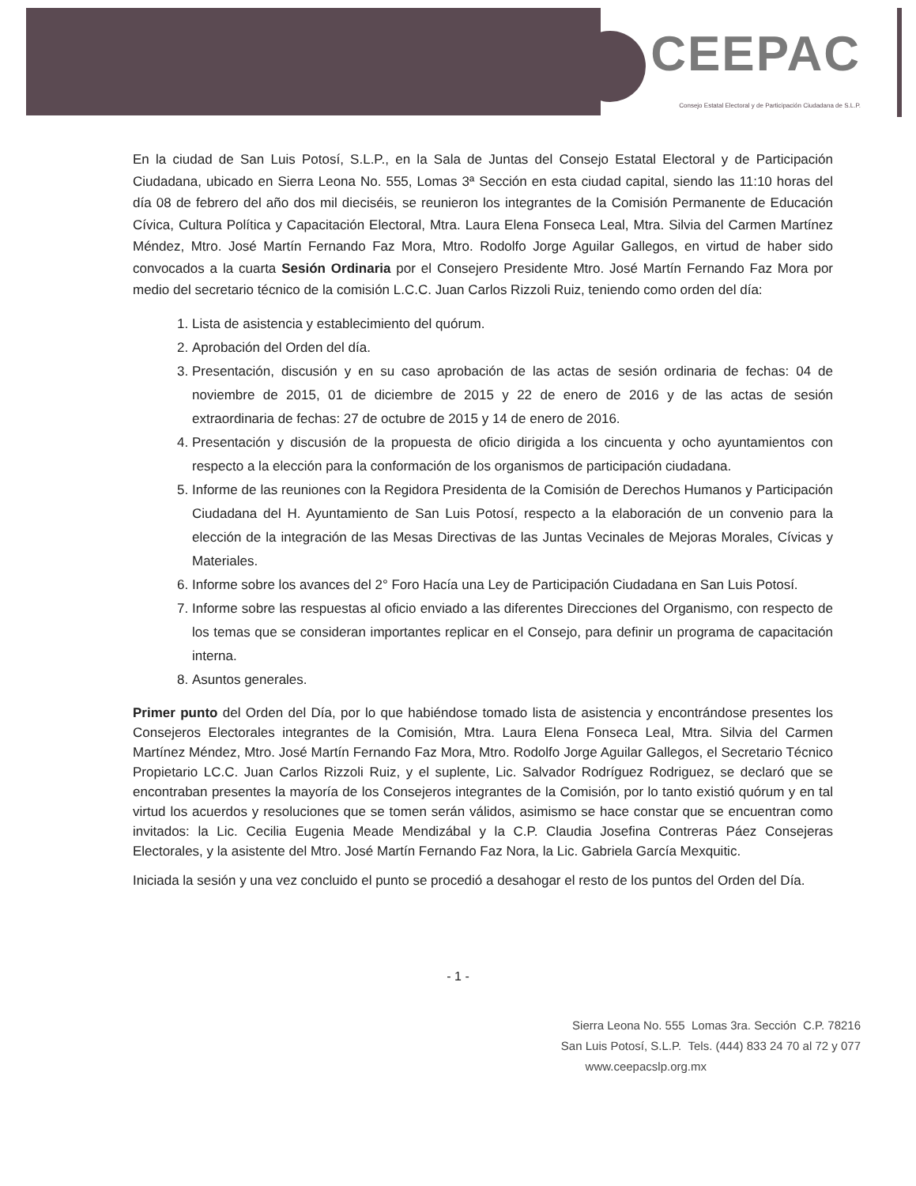CEEPAC
Consejo Estatal Electoral y de Participación Ciudadana de S.L.P.
En la ciudad de San Luis Potosí, S.L.P., en la Sala de Juntas del Consejo Estatal Electoral y de Participación Ciudadana, ubicado en Sierra Leona No. 555, Lomas 3ª Sección en esta ciudad capital, siendo las 11:10 horas del día 08 de febrero del año dos mil dieciséis, se reunieron los integrantes de la Comisión Permanente de Educación Cívica, Cultura Política y Capacitación Electoral, Mtra. Laura Elena Fonseca Leal, Mtra. Silvia del Carmen Martínez Méndez, Mtro. José Martín Fernando Faz Mora, Mtro. Rodolfo Jorge Aguilar Gallegos, en virtud de haber sido convocados a la cuarta Sesión Ordinaria por el Consejero Presidente Mtro. José Martín Fernando Faz Mora por medio del secretario técnico de la comisión L.C.C. Juan Carlos Rizzoli Ruiz, teniendo como orden del día:
1. Lista de asistencia y establecimiento del quórum.
2. Aprobación del Orden del día.
3. Presentación, discusión y en su caso aprobación de las actas de sesión ordinaria de fechas: 04 de noviembre de 2015, 01 de diciembre de 2015 y 22 de enero de 2016 y de las actas de sesión extraordinaria de fechas: 27 de octubre de 2015 y 14 de enero de 2016.
4. Presentación y discusión de la propuesta de oficio dirigida a los cincuenta y ocho ayuntamientos con respecto a la elección para la conformación de los organismos de participación ciudadana.
5. Informe de las reuniones con la Regidora Presidenta de la Comisión de Derechos Humanos y Participación Ciudadana del H. Ayuntamiento de San Luis Potosí, respecto a la elaboración de un convenio para la elección de la integración de las Mesas Directivas de las Juntas Vecinales de Mejoras Morales, Cívicas y Materiales.
6. Informe sobre los avances del 2° Foro Hacía una Ley de Participación Ciudadana en San Luis Potosí.
7. Informe sobre las respuestas al oficio enviado a las diferentes Direcciones del Organismo, con respecto de los temas que se consideran importantes replicar en el Consejo, para definir un programa de capacitación interna.
8. Asuntos generales.
Primer punto del Orden del Día, por lo que habiéndose tomado lista de asistencia y encontrándose presentes los Consejeros Electorales integrantes de la Comisión, Mtra. Laura Elena Fonseca Leal, Mtra. Silvia del Carmen Martínez Méndez, Mtro. José Martín Fernando Faz Mora, Mtro. Rodolfo Jorge Aguilar Gallegos, el Secretario Técnico Propietario LC.C. Juan Carlos Rizzoli Ruiz, y el suplente, Lic. Salvador Rodríguez Rodriguez, se declaró que se encontraban presentes la mayoría de los Consejeros integrantes de la Comisión, por lo tanto existió quórum y en tal virtud los acuerdos y resoluciones que se tomen serán válidos, asimismo se hace constar que se encuentran como invitados: la Lic. Cecilia Eugenia Meade Mendizábal y la C.P. Claudia Josefina Contreras Páez Consejeras Electorales, y la asistente del Mtro. José Martín Fernando Faz Nora, la Lic. Gabriela García Mexquitic.
Iniciada la sesión y una vez concluido el punto se procedió a desahogar el resto de los puntos del Orden del Día.
- 1 -
Sierra Leona No. 555 Lomas 3ra. Sección C.P. 78216
San Luis Potosí, S.L.P. Tels. (444) 833 24 70 al 72 y 077
www.ceepacslp.org.mx